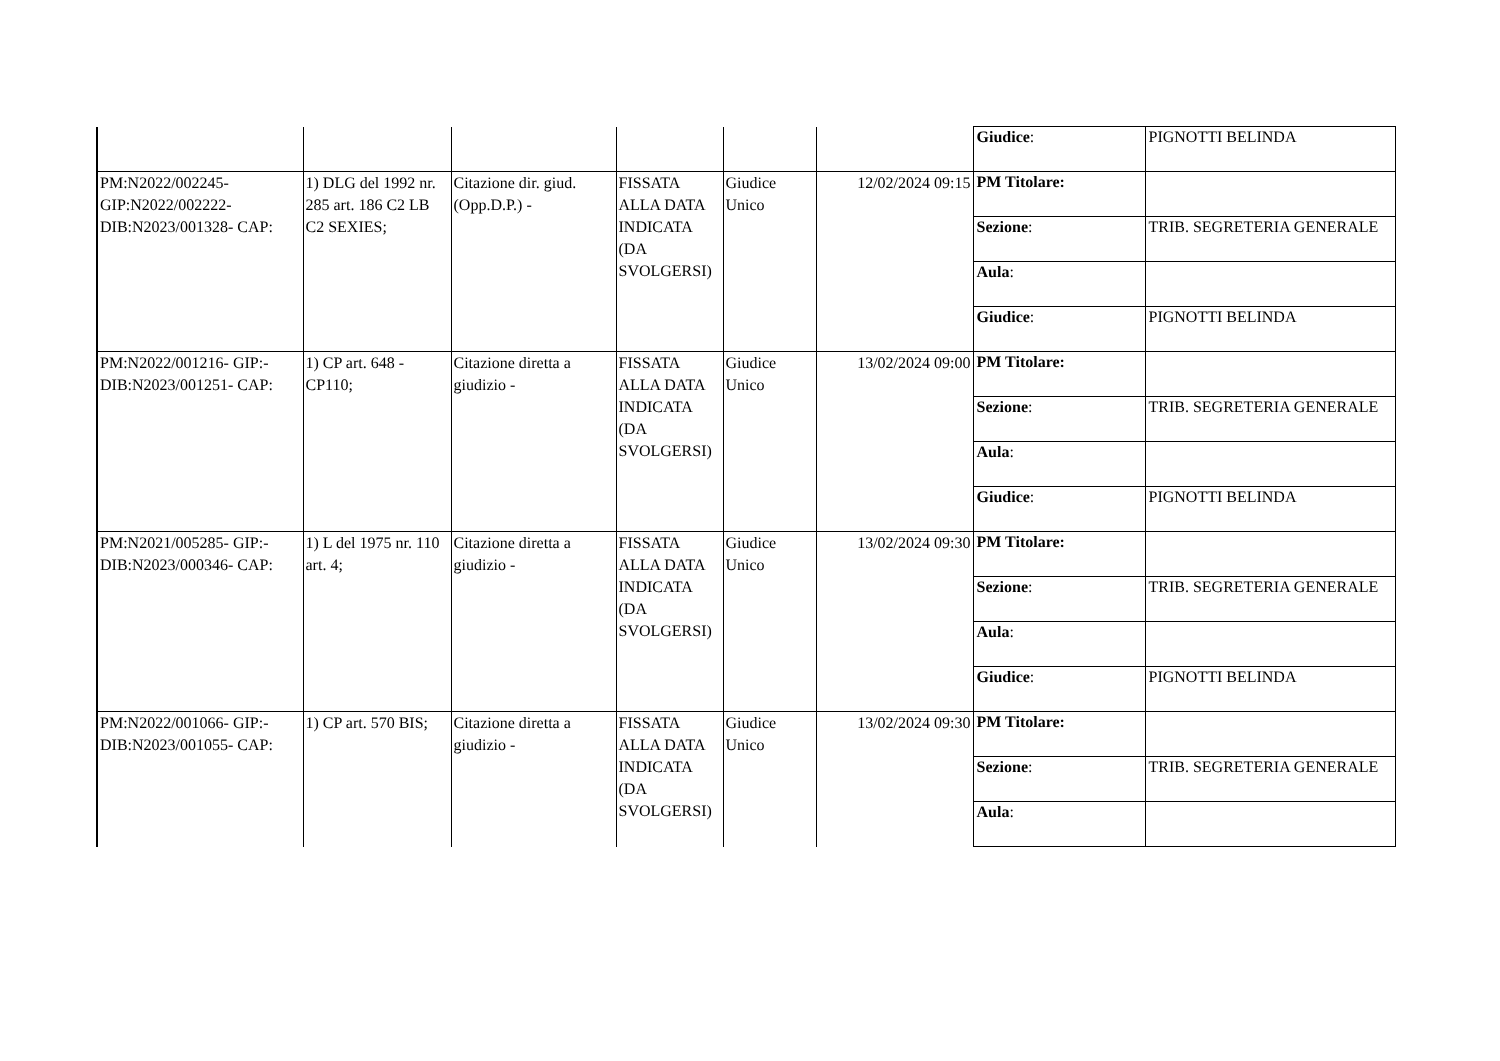| | | | | | | / Giudice : / PIGNOTTI BELINDA / |
| PM:N2022/002245- GIP:N2022/002222- DIB:N2023/001328- CAP: | 1) DLG del 1992 nr. 285 art. 186 C2 LB C2 SEXIES; | Citazione dir. giud.(Opp.D.P.) - | FISSATA ALLA DATA INDICATA (DA SVOLGERSI) | Giudice Unico | 12/02/2024 09:15 | / PM Titolare: / / / Sezione : / TRIB. SEGRETERIA GENERALE / / Aula : / / / Giudice : / PIGNOTTI BELINDA / |
| PM:N2022/001216- GIP:- DIB:N2023/001251- CAP: | 1) CP art. 648 - CP110; | Citazione diretta a giudizio - | FISSATA ALLA DATA INDICATA (DA SVOLGERSI) | Giudice Unico | 13/02/2024 09:00 | / PM Titolare: / / / Sezione : / TRIB. SEGRETERIA GENERALE / / Aula : / / / Giudice : / PIGNOTTI BELINDA / |
| PM:N2021/005285- GIP:- DIB:N2023/000346- CAP: | 1) L del 1975 nr. 110 art. 4; | Citazione diretta a giudizio - | FISSATA ALLA DATA INDICATA (DA SVOLGERSI) | Giudice Unico | 13/02/2024 09:30 | / PM Titolare: / / / Sezione : / TRIB. SEGRETERIA GENERALE / / Aula : / / / Giudice : / PIGNOTTI BELINDA / |
| PM:N2022/001066- GIP:- DIB:N2023/001055- CAP: | 1) CP art. 570 BIS; | Citazione diretta a giudizio - | FISSATA ALLA DATA INDICATA (DA SVOLGERSI) | Giudice Unico | 13/02/2024 09:30 | / PM Titolare: / / / Sezione : / TRIB. SEGRETERIA GENERALE / / Aula : / / |